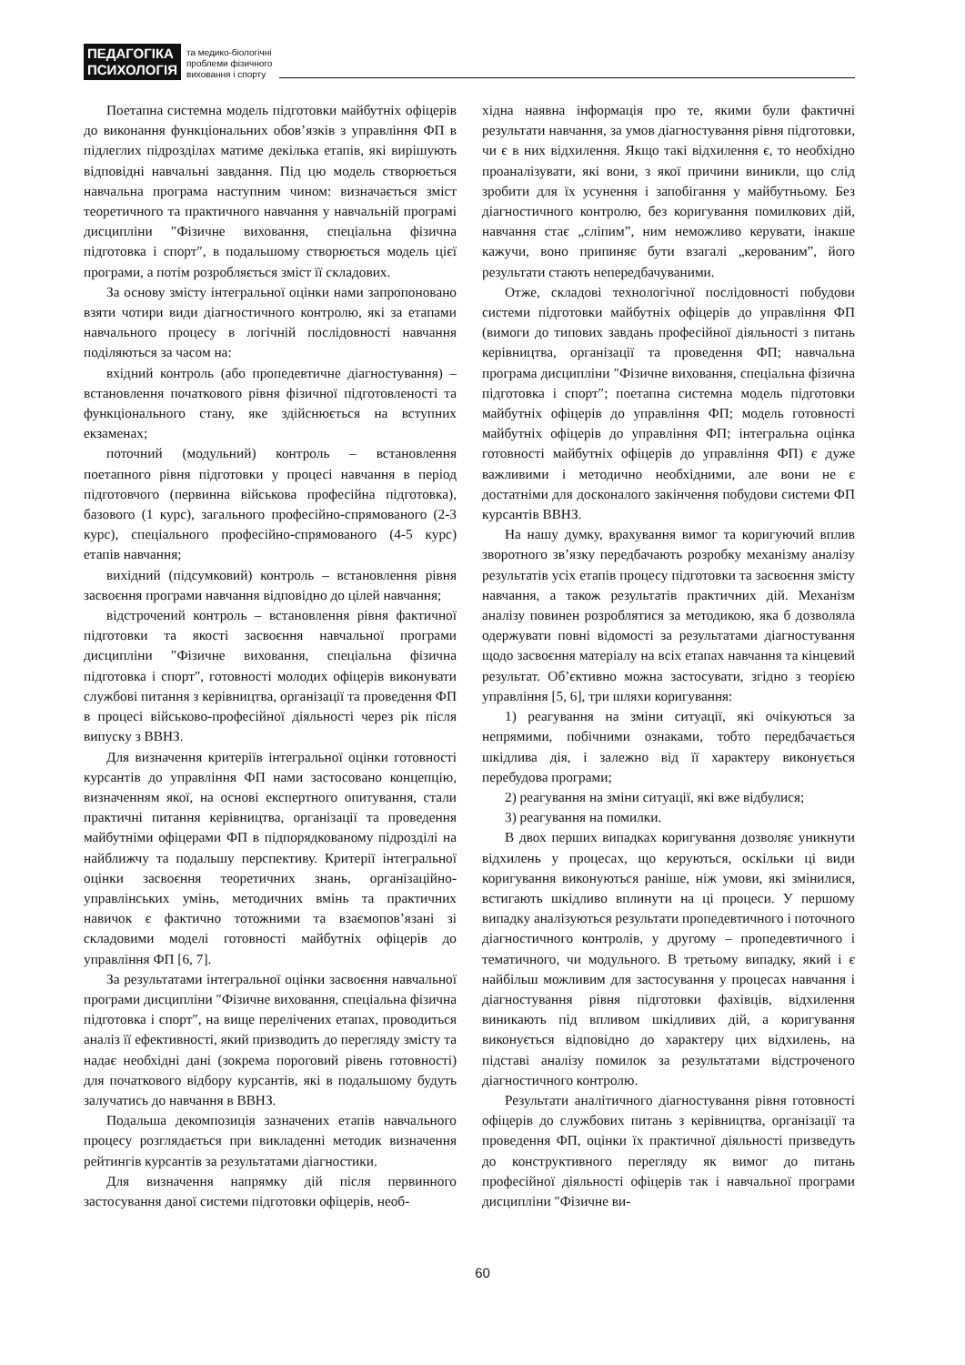ПЕДАГОГІКА
ПСИХОЛОГІЯ
та медико-біологічні
проблеми фізичного
виховання і спорту
Поетапна системна модель підготовки майбутніх офіцерів до виконання функціональних обов’язків з управління ФП в підлеглих підрозділах матиме декілька етапів, які вирішують відповідні навчальні завдання. Під цю модель створюється навчальна програма наступним чином: визначається зміст теоретичного та практичного навчання у навчальній програмі дисципліни ″Фізичне виховання, спеціальна фізична підготовка і спорт″, в подальшому створюється модель цієї програми, а потім розробляється зміст її складових.
За основу змісту інтегральної оцінки нами запропоновано взяти чотири види діагностичного контролю, які за етапами навчального процесу в логічній послідовності навчання поділяються за часом на:
вхідний контроль (або пропедевтичне діагностування) – встановлення початкового рівня фізичної підготовленості та функціонального стану, яке здійснюється на вступних екзаменах;
поточний (модульний) контроль – встановлення поетапного рівня підготовки у процесі навчання в період підготовчого (первинна військова професійна підготовка), базового (1 курс), загального професійно-спрямованого (2-3 курс), спеціального професійно-спрямованого (4-5 курс) етапів навчання;
вихідний (підсумковий) контроль – встановлення рівня засвоєння програми навчання відповідно до цілей навчання;
відстрочений контроль – встановлення рівня фактичної підготовки та якості засвоєння навчальної програми дисципліни ″Фізичне виховання, спеціальна фізична підготовка і спорт″, готовності молодих офіцерів виконувати службові питання з керівництва, організації та проведення ФП в процесі військово-професійної діяльності через рік після випуску з ВВНЗ.
Для визначення критеріїв інтегральної оцінки готовності курсантів до управління ФП нами застосовано концепцію, визначенням якої, на основі експертного опитування, стали практичні питання керівництва, організації та проведення майбутніми офіцерами ФП в підпорядкованому підрозділі на найближчу та подальшу перспективу. Критерії інтегральної оцінки засвоєння теоретичних знань, організаційно-управлінських умінь, методичних вмінь та практичних навичок є фактично тотожними та взаємопов’язані зі складовими моделі готовності майбутніх офіцерів до управління ФП [6, 7].
За результатами інтегральної оцінки засвоєння навчальної програми дисципліни ″Фізичне виховання, спеціальна фізична підготовка і спорт″, на вище перелічених етапах, проводиться аналіз її ефективності, який призводить до перегляду змісту та надає необхідні дані (зокрема пороговий рівень готовності) для початкового відбору курсантів, які в подальшому будуть залучатись до навчання в ВВНЗ.
Подальша декомпозиція зазначених етапів навчального процесу розглядається при викладенні методик визначення рейтингів курсантів за результатами діагностики.
Для визначення напрямку дій після первинного застосування даної системи підготовки офіцерів, необ-
хідна наявна інформація про те, якими були фактичні результати навчання, за умов діагностування рівня підготовки, чи є в них відхилення. Якщо такі відхилення є, то необхідно проаналізувати, які вони, з якої причини виникли, що слід зробити для їх усунення і запобігання у майбутньому. Без діагностичного контролю, без коригування помилкових дій, навчання стає „сліпим”, ним неможливо керувати, інакше кажучи, воно припиняє бути взагалі „керованим”, його результати стають непередбачуваними.
Отже, складові технологічної послідовності побудови системи підготовки майбутніх офіцерів до управління ФП (вимоги до типових завдань професійної діяльності з питань керівництва, організації та проведення ФП; навчальна програма дисципліни ″Фізичне виховання, спеціальна фізична підготовка і спорт″; поетапна системна модель підготовки майбутніх офіцерів до управління ФП; модель готовності майбутніх офіцерів до управління ФП; інтегральна оцінка готовності майбутніх офіцерів до управління ФП) є дуже важливими і методично необхідними, але вони не є достатніми для досконалого закінчення побудови системи ФП курсантів ВВНЗ.
На нашу думку, врахування вимог та коригуючий вплив зворотного зв’язку передбачають розробку механізму аналізу результатів усіх етапів процесу підготовки та засвоєння змісту навчання, а також результатів практичних дій. Механізм аналізу повинен розроблятися за методикою, яка б дозволяла одержувати повні відомості за результатами діагностування щодо засвоєння матеріалу на всіх етапах навчання та кінцевий результат. Об’єктивно можна застосувати, згідно з теорією управління [5, 6], три шляхи коригування:
1) реагування на зміни ситуації, які очікуються за непрямими, побічними ознаками, тобто передбачається шкідлива дія, і залежно від її характеру виконується перебудова програми;
2) реагування на зміни ситуації, які вже відбулися;
3) реагування на помилки.
В двох перших випадках коригування дозволяє уникнути відхилень у процесах, що керуються, оскільки ці види коригування виконуються раніше, ніж умови, які змінилися, встигають шкідливо вплинути на ці процеси. У першому випадку аналізуються результати пропедевтичного і поточного діагностичного контролів, у другому – пропедевтичного і тематичного, чи модульного. В третьому випадку, який і є найбільш можливим для застосування у процесах навчання і діагностування рівня підготовки фахівців, відхилення виникають під впливом шкідливих дій, а коригування виконується відповідно до характеру цих відхилень, на підставі аналізу помилок за результатами відстроченого діагностичного контролю.
Результати аналітичного діагностування рівня готовності офіцерів до службових питань з керівництва, організації та проведення ФП, оцінки їх практичної діяльності призведуть до конструктивного перегляду як вимог до питань професійної діяльності офіцерів так і навчальної програми дисципліни ″Фізичне ви-
60